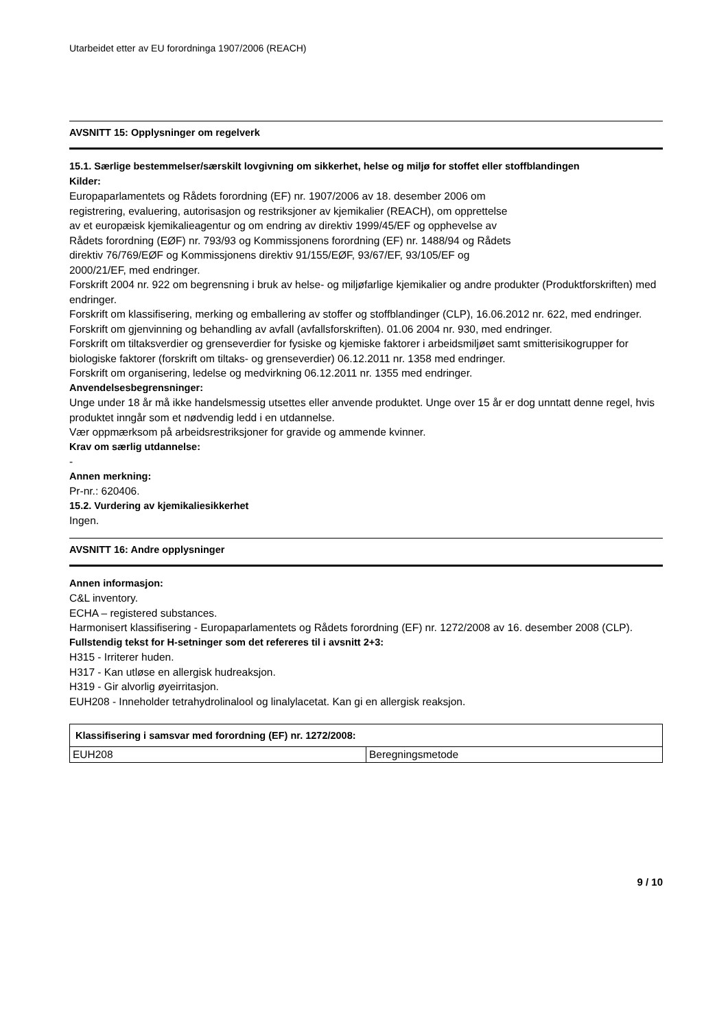Utarbeidet etter av EU forordninga 1907/2006 (REACH)
AVSNITT 15: Opplysninger om regelverk
15.1. Særlige bestemmelser/særskilt lovgivning om sikkerhet, helse og miljø for stoffet eller stoffblandingen
Kilder:
Europaparlamentets og Rådets forordning (EF) nr. 1907/2006 av 18. desember 2006 om
registrering, evaluering, autorisasjon og restriksjoner av kjemikalier (REACH), om opprettelse
av et europæisk kjemikalieagentur og om endring av direktiv 1999/45/EF og opphevelse av
Rådets forordning (EØF) nr. 793/93 og Kommissjonens forordning (EF) nr. 1488/94 og Rådets
direktiv 76/769/EØF og Kommissjonens direktiv 91/155/EØF, 93/67/EF, 93/105/EF og
2000/21/EF, med endringer.
Forskrift 2004 nr. 922 om begrensning i bruk av helse- og miljøfarlige kjemikalier og andre produkter (Produktforskriften) med endringer.
Forskrift om klassifisering, merking og emballering av stoffer og stoffblandinger (CLP), 16.06.2012 nr. 622, med endringer.
Forskrift om gjenvinning og behandling av avfall (avfallsforskriften). 01.06 2004 nr. 930, med endringer.
Forskrift om tiltaksverdier og grenseverdier for fysiske og kjemiske faktorer i arbeidsmiljøet samt smitterisikogrupper for biologiske faktorer (forskrift om tiltaks- og grenseverdier) 06.12.2011 nr. 1358 med endringer.
Forskrift om organisering, ledelse og medvirkning 06.12.2011 nr. 1355 med endringer.
Anvendelsesbegrensninger:
Unge under 18 år må ikke handelsmessig utsettes eller anvende produktet. Unge over 15 år er dog unntatt denne regel, hvis produktet inngår som et nødvendig ledd i en utdannelse.
Vær oppmærksom på arbeidsrestriksjoner for gravide og ammende kvinner.
Krav om særlig utdannelse:
-
Annen merkning:
Pr-nr.: 620406.
15.2. Vurdering av kjemikaliesikkerhet
Ingen.
AVSNITT 16: Andre opplysninger
Annen informasjon:
C&L inventory.
ECHA – registered substances.
Harmonisert klassifisering - Europaparlamentets og Rådets forordning (EF) nr. 1272/2008 av 16. desember 2008 (CLP).
Fullstendig tekst for H-setninger som det refereres til i avsnitt 2+3:
H315 - Irriterer huden.
H317 - Kan utløse en allergisk hudreaksjon.
H319 - Gir alvorlig øyeirritasjon.
EUH208 - Inneholder tetrahydrolinalool og linalylacetat. Kan gi en allergisk reaksjon.
| Klassifisering i samsvar med forordning (EF) nr. 1272/2008: | |
| --- | --- |
| EUH208 | Beregningsmetode |
9 / 10